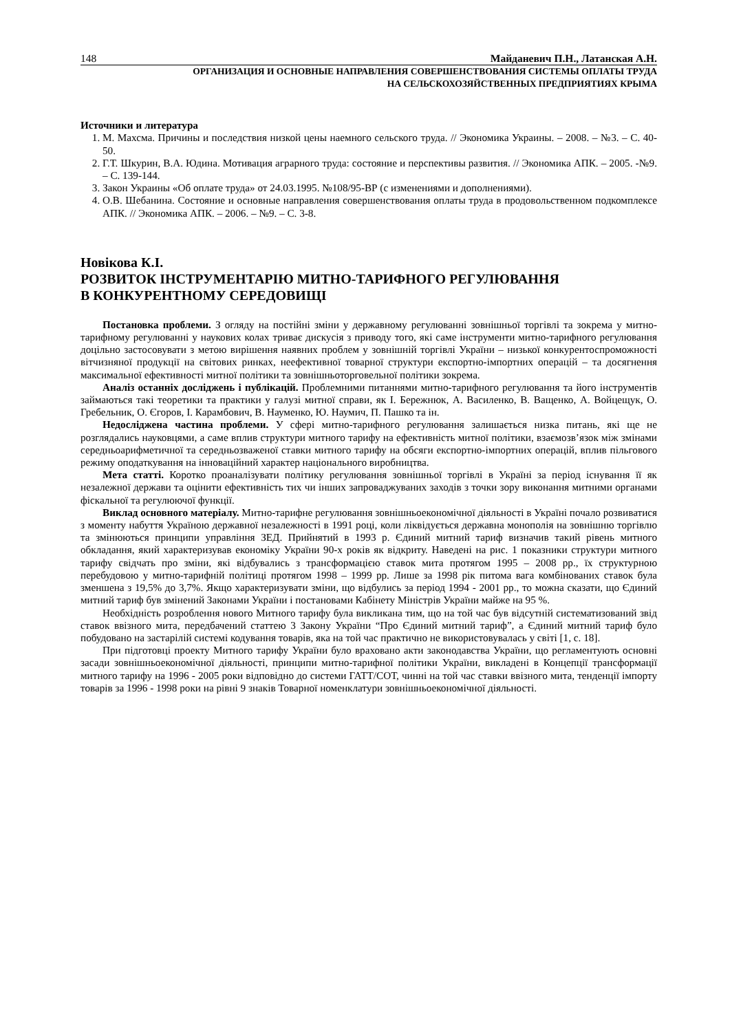148 Майданевич П.Н., Латанская А.Н.
ОРГАНИЗАЦИЯ И ОСНОВНЫЕ НАПРАВЛЕНИЯ СОВЕРШЕНСТВОВАНИЯ СИСТЕМЫ ОПЛАТЫ ТРУДА
НА СЕЛЬСКОХОЗЯЙСТВЕННЫХ ПРЕДПРИЯТИЯХ КРЫМА
Источники и литература
1. М. Махсма. Причины и последствия низкой цены наемного сельского труда. // Экономика Украины. – 2008. – №3. – С. 40-50.
2. Г.Т. Шкурин, В.А. Юдина. Мотивация аграрного труда: состояние и перспективы развития. // Экономика АПК. – 2005. -№9. – С. 139-144.
3. Закон Украины «Об оплате труда» от 24.03.1995. №108/95-ВР (с изменениями и дополнениями).
4. О.В. Шебанина. Состояние и основные направления совершенствования оплаты труда в продовольственном подкомплексе АПК. // Экономика АПК. – 2006. – №9. – С. 3-8.
Новікова К.І.
РОЗВИТОК ІНСТРУМЕНТАРІЮ МИТНО-ТАРИФНОГО РЕГУЛЮВАННЯ
В КОНКУРЕНТНОМУ СЕРЕДОВИЩІ
Постановка проблеми. З огляду на постійні зміни у державному регулюванні зовнішньої торгівлі та зокрема у митно-тарифному регулюванні у наукових колах триває дискусія з приводу того, які саме інструменти митно-тарифного регулювання доцільно застосовувати з метою вирішення наявних проблем у зовнішній торгівлі України – низької конкурентоспроможності вітчизняної продукції на світових ринках, неефективної товарної структури експортно-імпортних операцій – та досягнення максимальної ефективності митної політики та зовнішньоторговельної політики зокрема.
Аналіз останніх досліджень і публікацій. Проблемними питаннями митно-тарифного регулювання та його інструментів займаються такі теоретики та практики у галузі митної справи, як І. Бережнюк, А. Василенко, В. Ващенко, А. Войцещук, О. Гребельник, О. Єгоров, І. Карамбович, В. Науменко, Ю. Наумич, П. Пашко та ін.
Недосліджена частина проблеми. У сфері митно-тарифного регулювання залишається низка питань, які ще не розглядались науковцями, а саме вплив структури митного тарифу на ефективність митної політики, взаємозв’язок між змінами середньоарифметичної та середньозваженої ставки митного тарифу на обсяги експортно-імпортних операцій, вплив пільгового режиму оподаткування на інноваційний характер національного виробництва.
Мета статті. Коротко проаналізувати політику регулювання зовнішньої торгівлі в Україні за період існування її як незалежної держави та оцінити ефективність тих чи інших запроваджуваних заходів з точки зору виконання митними органами фіскальної та регулюючої функції.
Виклад основного матеріалу. Митно-тарифне регулювання зовнішньоекономічної діяльності в Україні почало розвиватися з моменту набуття Україною державної незалежності в 1991 році, коли ліквідується державна монополія на зовнішню торгівлю та змінюються принципи управління ЗЕД. Прийнятий в 1993 р. Єдиний митний тариф визначив такий рівень митного обкладання, який характеризував економіку України 90-х років як відкриту. Наведені на рис. 1 показники структури митного тарифу свідчать про зміни, які відбувались з трансформацією ставок мита протягом 1995 – 2008 рр., їх структурною перебудовою у митно-тарифній політиці протягом 1998 – 1999 рр. Лише за 1998 рік питома вага комбінованих ставок була зменшена з 19,5% до 3,7%. Якщо характеризувати зміни, що відбулись за період 1994 - 2001 рр., то можна сказати, що Єдиний митний тариф був змінений Законами України і постановами Кабінету Міністрів України майже на 95 %.
Необхідність розроблення нового Митного тарифу була викликана тим, що на той час був відсутній систематизований звід ставок ввізного мита, передбачений статтею 3 Закону України “Про Єдиний митний тариф”, а Єдиний митний тариф було побудовано на застарілій системі кодування товарів, яка на той час практично не використовувалась у світі [1, с. 18].
При підготовці проекту Митного тарифу України було враховано акти законодавства України, що регламентують основні засади зовнішньоекономічної діяльності, принципи митно-тарифної політики України, викладені в Концепції трансформації митного тарифу на 1996 - 2005 роки відповідно до системи ГАТТ/СОТ, чинні на той час ставки ввізного мита, тенденції імпорту товарів за 1996 - 1998 роки на рівні 9 знаків Товарної номенклатури зовнішньоекономічної діяльності.